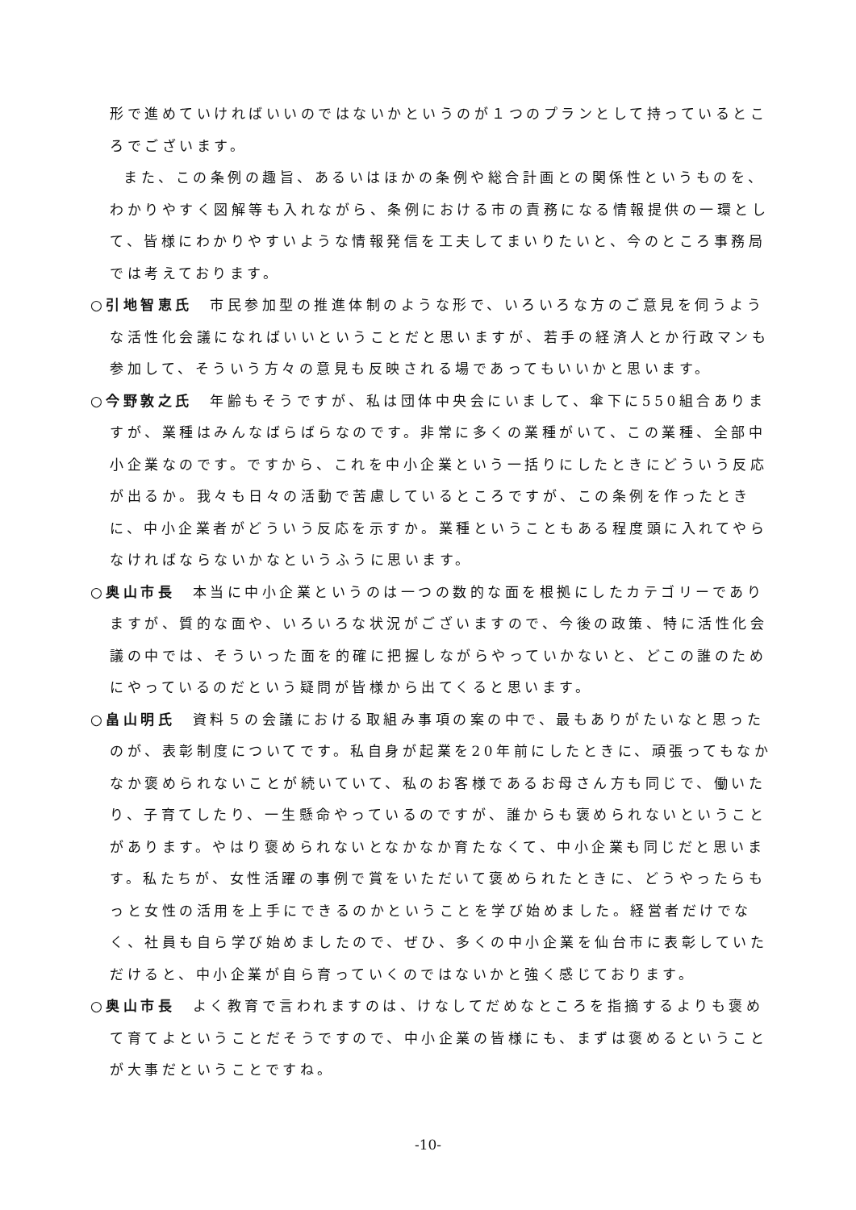形で進めていければいいのではないかというのが１つのプランとして持っているところでございます。
また、この条例の趣旨、あるいはほかの条例や総合計画との関係性というものを、わかりやすく図解等も入れながら、条例における市の責務になる情報提供の一環として、皆様にわかりやすいような情報発信を工夫してまいりたいと、今のところ事務局では考えております。
○引地智恵氏　市民参加型の推進体制のような形で、いろいろな方のご意見を伺うような活性化会議になればいいということだと思いますが、若手の経済人とか行政マンも参加して、そういう方々の意見も反映される場であってもいいかと思います。
○今野敦之氏　年齢もそうですが、私は団体中央会にいまして、傘下に550組合ありますが、業種はみんなばらばらなのです。非常に多くの業種がいて、この業種、全部中小企業なのです。ですから、これを中小企業という一括りにしたときにどういう反応が出るか。我々も日々の活動で苦慮しているところですが、この条例を作ったときに、中小企業者がどういう反応を示すか。業種ということもある程度頭に入れてやらなければならないかなというふうに思います。
○奥山市長　本当に中小企業というのは一つの数的な面を根拠にしたカテゴリーでありますが、質的な面や、いろいろな状況がございますので、今後の政策、特に活性化会議の中では、そういった面を的確に把握しながらやっていかないと、どこの誰のためにやっているのだという疑問が皆様から出てくると思います。
○畠山明氏　資料５の会議における取組み事項の案の中で、最もありがたいなと思ったのが、表彰制度についてです。私自身が起業を20年前にしたときに、頑張ってもなかなか褒められないことが続いていて、私のお客様であるお母さん方も同じで、働いたり、子育てしたり、一生懸命やっているのですが、誰からも褒められないということがあります。やはり褒められないとなかなか育たなくて、中小企業も同じだと思います。私たちが、女性活躍の事例で賞をいただいて褒められたときに、どうやったらもっと女性の活用を上手にできるのかということを学び始めました。経営者だけでなく、社員も自ら学び始めましたので、ぜひ、多くの中小企業を仙台市に表彰していただけると、中小企業が自ら育っていくのではないかと強く感じております。
○奥山市長　よく教育で言われますのは、けなしてだめなところを指摘するよりも褒めて育てよということだそうですので、中小企業の皆様にも、まずは褒めるということが大事だということですね。
-10-